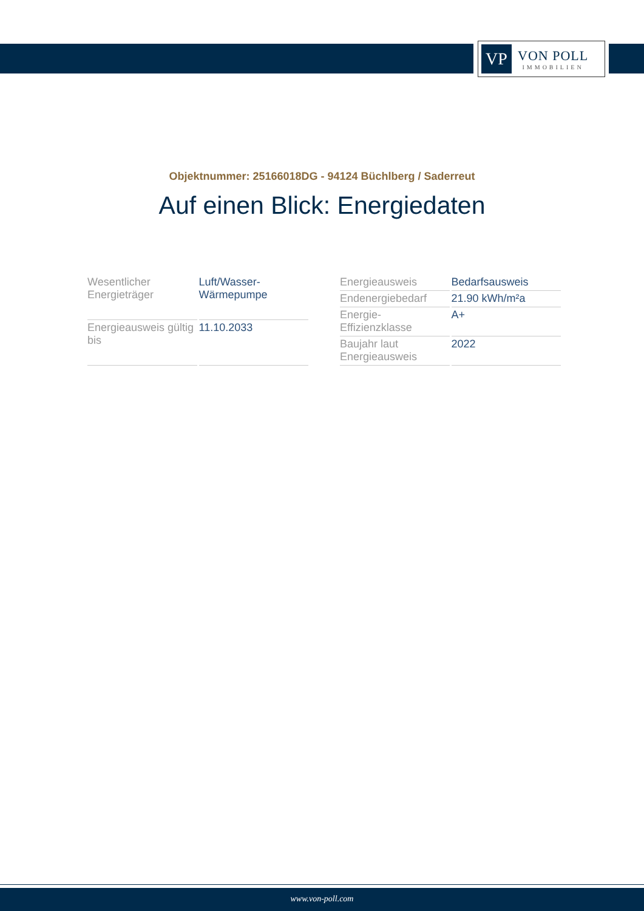VP
VON POLL
IMMOBILIEN
Objektnummer: 25166018DG - 94124 Büchlberg / Saderreut
Auf einen Blick: Energiedaten
| Wesentlicher Energieträger | Luft/Wasser-Wärmepumpe |
| Energieausweis gültig bis | 11.10.2033 |
| Energieausweis | Bedarfsausweis |
| Endenergiebedarf | 21.90 kWh/m²a |
| Energie-Effizienzklasse | A+ |
| Baujahr laut Energieausweis | 2022 |
www.von-poll.com